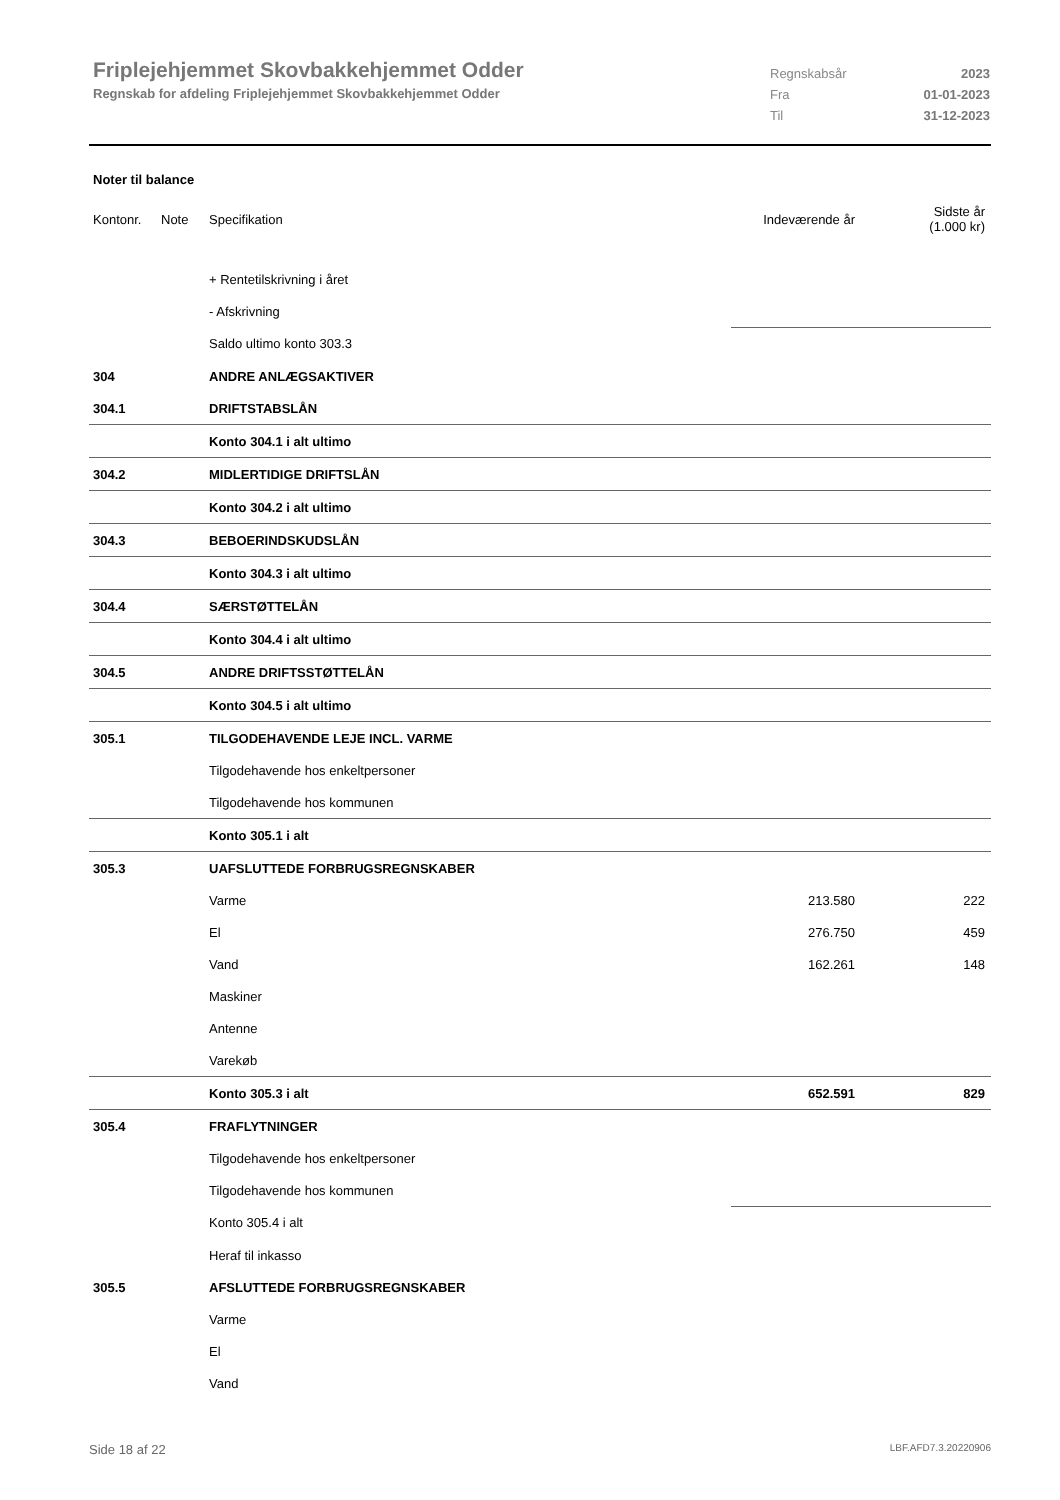Friplejehjemmet Skovbakkehjemmet Odder
Regnskab for afdeling Friplejehjemmet Skovbakkehjemmet Odder
Regnskabsår 2023
Fra 01-01-2023
Til 31-12-2023
Noter til balance
| Kontonr. | Note | Specifikation | Indeværende år | Sidste år (1.000 kr) |
| --- | --- | --- | --- | --- |
| | | + Rentetilskrivning i året | | |
| | | - Afskrivning | | |
| | | Saldo ultimo konto 303.3 | | |
| 304 | | ANDRE ANLÆGSAKTIVER | | |
| 304.1 | | DRIFTSTABSLÅN | | |
| | | Konto 304.1 i alt ultimo | | |
| 304.2 | | MIDLERTIDIGE DRIFTSLÅN | | |
| | | Konto 304.2 i alt ultimo | | |
| 304.3 | | BEBOERINDSKUDSLÅN | | |
| | | Konto 304.3 i alt ultimo | | |
| 304.4 | | SÆRSTØTTELÅN | | |
| | | Konto 304.4 i alt ultimo | | |
| 304.5 | | ANDRE DRIFTSSTØTTELÅN | | |
| | | Konto 304.5 i alt ultimo | | |
| 305.1 | | TILGODEHAVENDE LEJE INCL. VARME | | |
| | | Tilgodehavende hos enkeltpersoner | | |
| | | Tilgodehavende hos kommunen | | |
| | | Konto 305.1 i alt | | |
| 305.3 | | UAFSLUTTEDE FORBRUGSREGNSKABER | | |
| | | Varme | 213.580 | 222 |
| | | El | 276.750 | 459 |
| | | Vand | 162.261 | 148 |
| | | Maskiner | | |
| | | Antenne | | |
| | | Varekøb | | |
| | | Konto 305.3 i alt | 652.591 | 829 |
| 305.4 | | FRAFLYTNINGER | | |
| | | Tilgodehavende hos enkeltpersoner | | |
| | | Tilgodehavende hos kommunen | | |
| | | Konto 305.4 i alt | | |
| | | Heraf til inkasso | | |
| 305.5 | | AFSLUTTEDE FORBRUGSREGNSKABER | | |
| | | Varme | | |
| | | El | | |
| | | Vand | | |
Side 18 af 22 LBF.AFD7.3.20220906